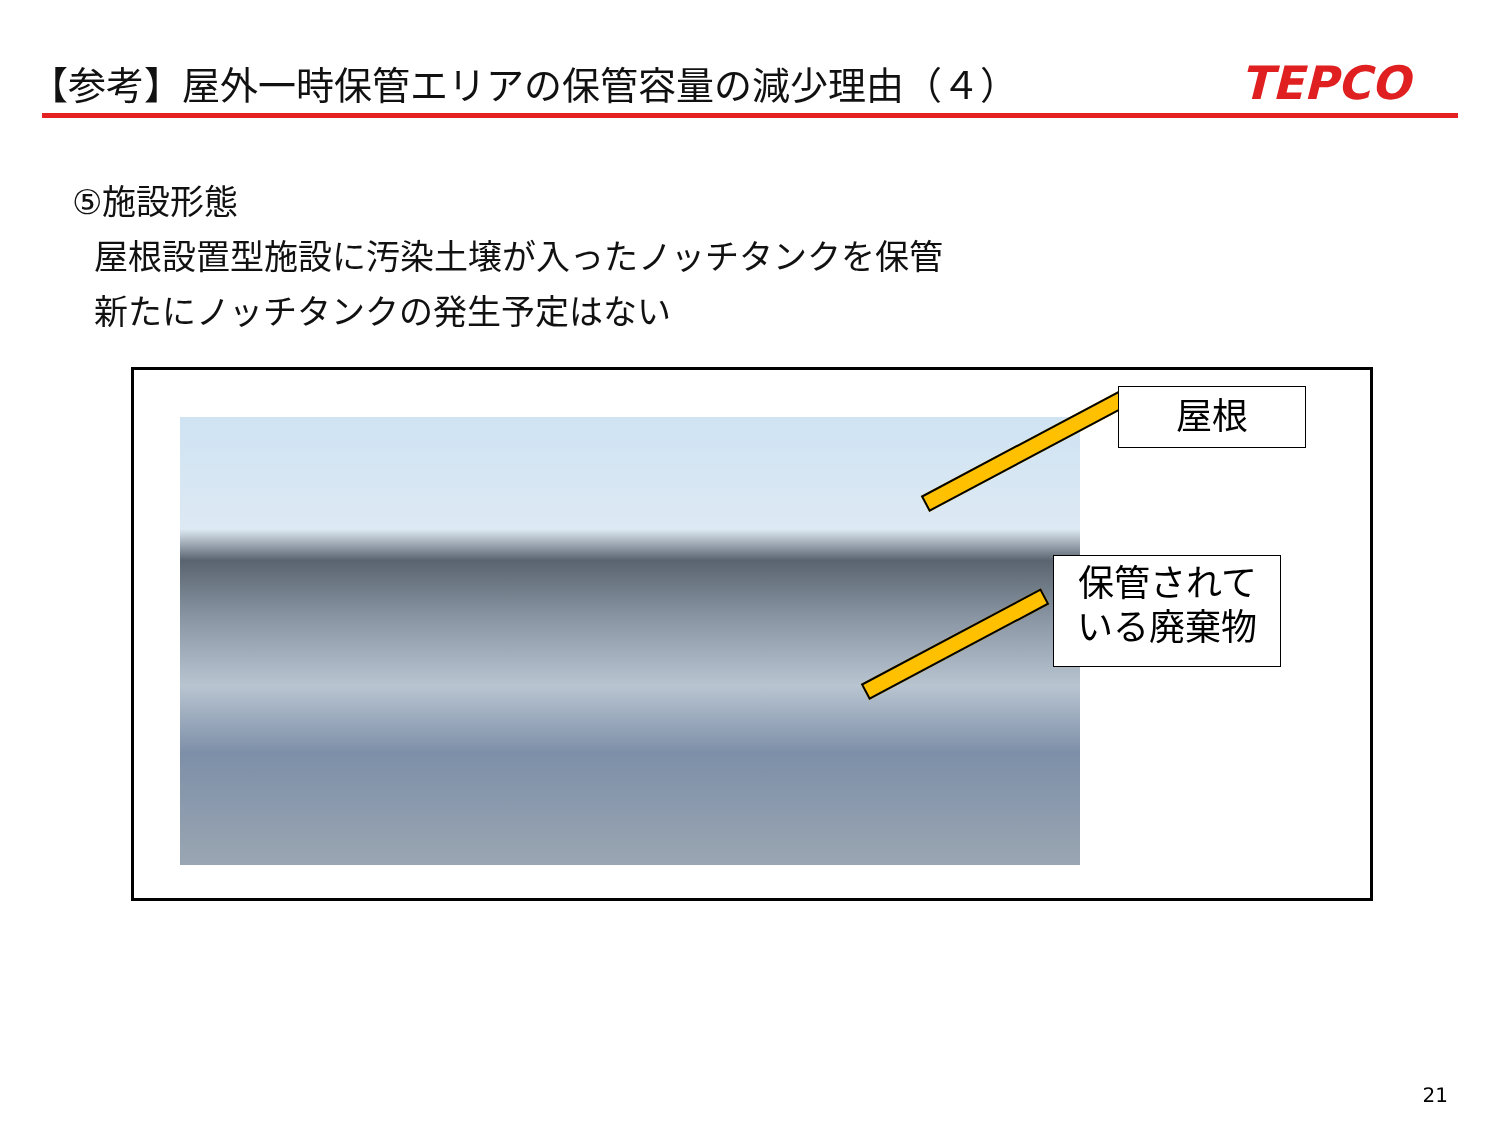【参考】屋外一時保管エリアの保管容量の減少理由（４）
TEPCO
⑤施設形態
屋根設置型施設に汚染土壌が入ったノッチタンクを保管
新たにノッチタンクの発生予定はない
屋根
保管されて
いる廃棄物
21